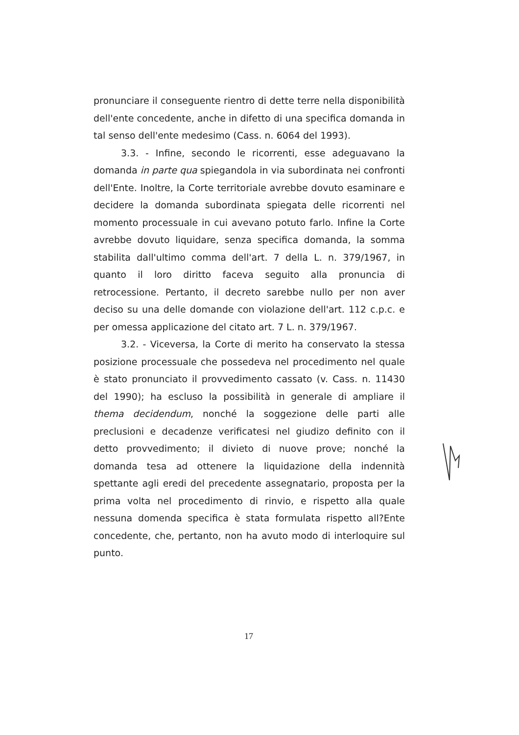pronunciare il conseguente rientro di dette terre nella disponibilità dell'ente concedente, anche in difetto di una specifica domanda in tal senso dell'ente medesimo (Cass. n. 6064 del 1993).
3.3. - Infine, secondo le ricorrenti, esse adeguavano la domanda in parte qua spiegandola in via subordinata nei confronti dell'Ente. Inoltre, la Corte territoriale avrebbe dovuto esaminare e decidere la domanda subordinata spiegata delle ricorrenti nel momento processuale in cui avevano potuto farlo. Infine la Corte avrebbe dovuto liquidare, senza specifica domanda, la somma stabilita dall'ultimo comma dell'art. 7 della L. n. 379/1967, in quanto il loro diritto faceva seguito alla pronuncia di retrocessione. Pertanto, il decreto sarebbe nullo per non aver deciso su una delle domande con violazione dell'art. 112 c.p.c. e per omessa applicazione del citato art. 7 L. n. 379/1967.
3.2. - Viceversa, la Corte di merito ha conservato la stessa posizione processuale che possedeva nel procedimento nel quale è stato pronunciato il provvedimento cassato (v. Cass. n. 11430 del 1990); ha escluso la possibilità in generale di ampliare il thema decidendum, nonché la soggezione delle parti alle preclusioni e decadenze verificatesi nel giudizo definito con il detto provvedimento; il divieto di nuove prove; nonché la domanda tesa ad ottenere la liquidazione della indennità spettante agli eredi del precedente assegnatario, proposta per la prima volta nel procedimento di rinvio, e rispetto alla quale nessuna domenda specifica è stata formulata rispetto all?Ente concedente, che, pertanto, non ha avuto modo di interloquire sul punto.
17